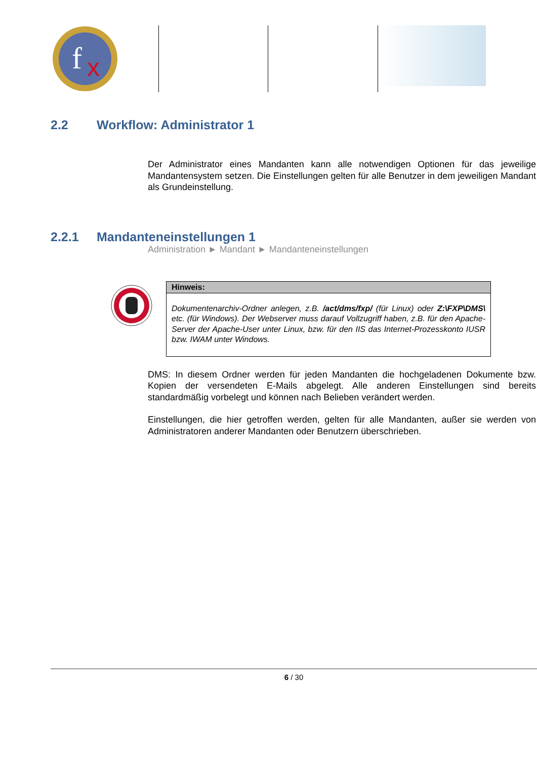f
x
2.2 Workflow: Administrator 1
Der Administrator eines Mandanten kann alle notwendigen Optionen für das jeweilige Mandantensystem setzen. Die Einstellungen gelten für alle Benutzer in dem jeweiligen Mandant als Grundeinstellung.
2.2.1 Mandanteneinstellungen 1
Administration ► Mandant ► Mandanteneinstellungen
Hinweis:
Dokumentenarchiv-Ordner anlegen, z.B. /act/dms/fxp/ (für Linux) oder Z:\FXP\DMS\ etc. (für Windows). Der Webserver muss darauf Vollzugriff haben, z.B. für den Apache-Server der Apache-User unter Linux, bzw. für den IIS das Internet-Prozesskonto IUSR bzw. IWAM unter Windows.
DMS: In diesem Ordner werden für jeden Mandanten die hochgeladenen Dokumente bzw. Kopien der versendeten E-Mails abgelegt. Alle anderen Einstellungen sind bereits standardmäßig vorbelegt und können nach Belieben verändert werden.
Einstellungen, die hier getroffen werden, gelten für alle Mandanten, außer sie werden von Administratoren anderer Mandanten oder Benutzern überschrieben.
6 / 30